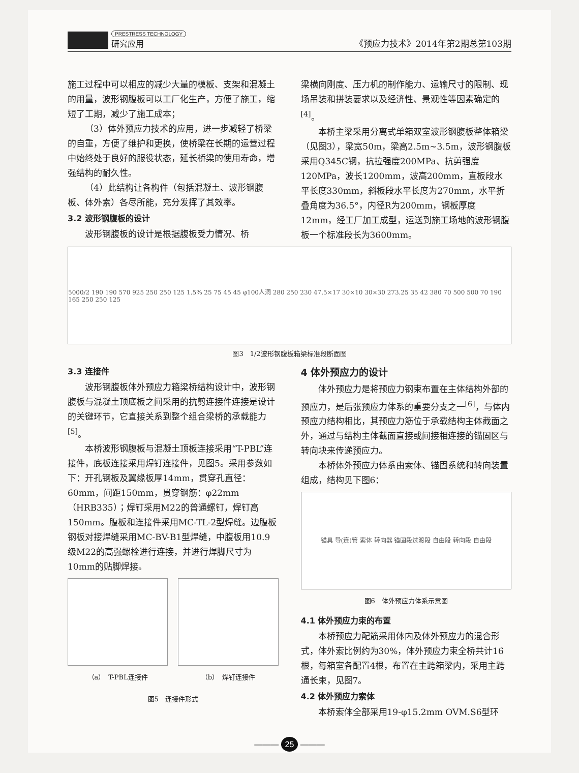PRESTRESS TECHNOLOGY
研究应用
《预应力技术》2014年第2期总第103期
施工过程中可以相应的减少大量的模板、支架和混凝土的用量，波形钢腹板可以工厂化生产，方便了施工，缩短了工期，减少了施工成本；
（3）体外预应力技术的应用，进一步减轻了桥梁的自重，方便了维护和更换，使桥梁在长期的运营过程中始终处于良好的服役状态，延长桥梁的使用寿命，增强结构的耐久性。
（4）此结构让各构件（包括混凝土、波形钢腹板、体外索）各尽所能，充分发挥了其效率。
3.2 波形钢腹板的设计
波形钢腹板的设计是根据腹板受力情况、桥
梁横向刚度、压力机的制作能力、运输尺寸的限制、现场吊装和拼装要求以及经济性、景观性等因素确定的<sup>[4]</sup>。
本桥主梁采用分离式单箱双室波形钢腹板整体箱梁（见图3），梁宽50m，梁高2.5m~3.5m，波形钢腹板采用Q345C钢，抗拉强度200MPa、抗剪强度120MPa，波长1200mm，波高200mm，直板段水平长度330mm，斜板段水平长度为270mm，水平折叠角度为36.5°，内径R为200mm，钢板厚度12mm，经工厂加工成型，运送到施工场地的波形钢腹板一个标准段长为3600mm。
5000/2 190 190 570 925 250 250 125 1.5% 25 75 45 45 φ100人洞 280 250 230 47.5×17 30×10 30×30 273.25 35 42 380 70 500 500 70 190 165 250 250 125
图3　1/2波形钢腹板箱梁标准段断面图
3.3 连接件
波形钢腹板体外预应力箱梁桥结构设计中，波形钢腹板与混凝土顶底板之间采用的抗剪连接件连接是设计的关键环节，它直接关系到整个组合梁桥的承载能力<sup>[5]</sup>。
本桥波形钢腹板与混凝土顶板连接采用“T-PBL”连接件，底板连接采用焊钉连接件，见图5。采用参数如下：开孔钢板及翼缘板厚14mm，贯穿孔直径：60mm，间距150mm，贯穿钢筋：φ22mm（HRB335）；焊钉采用M22的普通螺钉，焊钉高150mm。腹板和连接件采用MC-TL-2型焊缝。边腹板钢板对接焊缝采用MC-BV-B1型焊缝，中腹板用10.9级M22的高强螺栓进行连接，并进行焊脚尺寸为10mm的贴脚焊接。
（a）　T-PBL连接件 （b）　焊钉连接件
图5　连接件形式
4 体外预应力的设计
体外预应力是将预应力钢束布置在主体结构外部的预应力，是后张预应力体系的重要分支之一<sup>[6]</sup>，与体内预应力结构相比，其预应力筋位于承载结构主体截面之外，通过与结构主体截面直接或间接相连接的锚固区与转向块来传递预应力。
本桥体外预应力体系由索体、锚固系统和转向装置组成，结构见下图6：
锚具 导(连)管 索体 转向器 锚固段过渡段 自由段 转向段 自由段
图6　体外预应力体系示意图
4.1 体外预应力束的布置
本桥预应力配筋采用体内及体外预应力的混合形式，体外索比例约为30%，体外预应力束全桥共计16根，每箱室各配置4根，布置在主跨箱梁内，采用主跨通长束，见图7。
4.2 体外预应力索体
本桥索体全部采用19-φ15.2mm OVM.S6型环
——— 25 ———